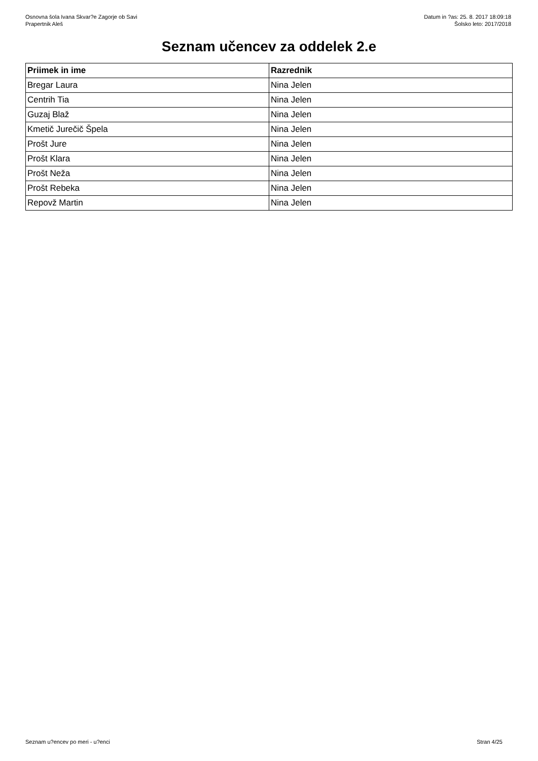Osnovna šola Ivana Skvar?e Zagorje ob Savi
Prapertnik Aleš
Datum in ?as: 25. 8. 2017 18:09:18
Šolsko leto: 2017/2018
Seznam učencev za oddelek 2.e
| Priimek in ime | Razrednik |
| --- | --- |
| Bregar Laura | Nina Jelen |
| Centrih Tia | Nina Jelen |
| Guzaj Blaž | Nina Jelen |
| Kmetič Jurečič Špela | Nina Jelen |
| Prošt Jure | Nina Jelen |
| Prošt Klara | Nina Jelen |
| Prošt Neža | Nina Jelen |
| Prošt Rebeka | Nina Jelen |
| Repovž Martin | Nina Jelen |
Seznam u?encev po meri - u?enci
Stran 4/25